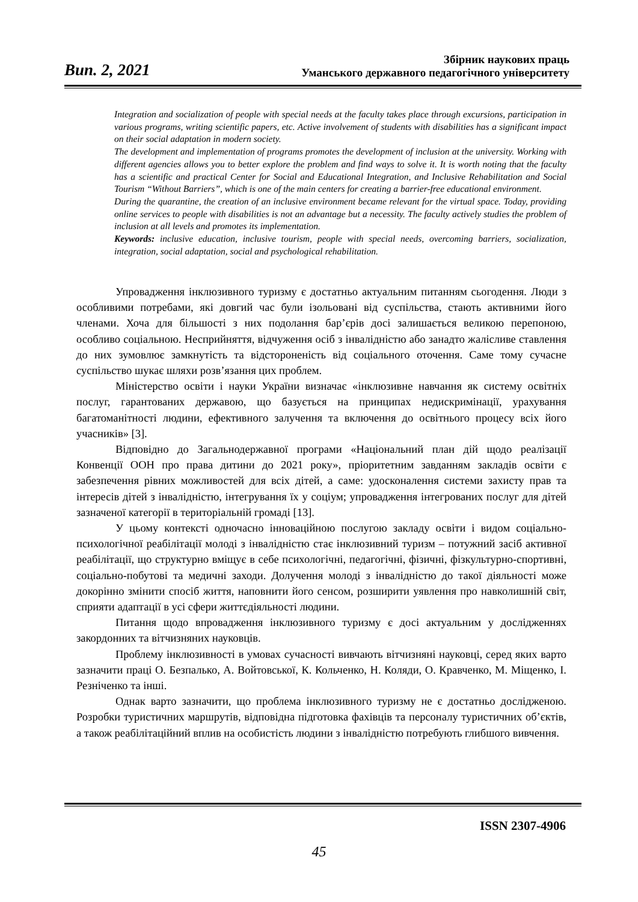Вип. 2, 2021
Збірник наукових праць
Уманського державного педагогічного університету
Integration and socialization of people with special needs at the faculty takes place through excursions, participation in various programs, writing scientific papers, etc. Active involvement of students with disabilities has a significant impact on their social adaptation in modern society.
The development and implementation of programs promotes the development of inclusion at the university. Working with different agencies allows you to better explore the problem and find ways to solve it. It is worth noting that the faculty has a scientific and practical Center for Social and Educational Integration, and Inclusive Rehabilitation and Social Tourism “Without Barriers”, which is one of the main centers for creating a barrier-free educational environment.
During the quarantine, the creation of an inclusive environment became relevant for the virtual space. Today, providing online services to people with disabilities is not an advantage but a necessity. The faculty actively studies the problem of inclusion at all levels and promotes its implementation.
Keywords: inclusive education, inclusive tourism, people with special needs, overcoming barriers, socialization, integration, social adaptation, social and psychological rehabilitation.
Упровадження інклюзивного туризму є достатньо актуальним питанням сьогодення. Люди з особливими потребами, які довгий час були ізольовані від суспільства, стають активними його членами. Хоча для більшості з них подолання бар’єрів досі залишається великою перепоною, особливо соціальною. Несприйняття, відчуження осіб з інвалідністю або занадто жалісливе ставлення до них зумовлює замкнутість та відстороненість від соціального оточення. Саме тому сучасне суспільство шукає шляхи розв’язання цих проблем.
Міністерство освіти і науки України визначає «інклюзивне навчання як систему освітніх послуг, гарантованих державою, що базується на принципах недискримінації, урахування багатоманітності людини, ефективного залучення та включення до освітнього процесу всіх його учасників» [3].
Відповідно до Загальнодержавної програми «Національний план дій щодо реалізації Конвенції ООН про права дитини до 2021 року», пріоритетним завданням закладів освіти є забезпечення рівних можливостей для всіх дітей, а саме: удосконалення системи захисту прав та інтересів дітей з інвалідністю, інтегрування їх у соціум; упровадження інтегрованих послуг для дітей зазначеної категорії в територіальній громаді [13].
У цьому контексті одночасно інноваційною послугою закладу освіти і видом соціально-психологічної реабілітації молоді з інвалідністю стає інклюзивний туризм – потужний засіб активної реабілітації, що структурно вміщує в себе психологічні, педагогічні, фізичні, фізкультурно-спортивні, соціально-побутові та медичні заходи. Долучення молоді з інвалідністю до такої діяльності може докорінно змінити спосіб життя, наповнити його сенсом, розширити уявлення про навколишній світ, сприяти адаптації в усі сфери життєдіяльності людини.
Питання щодо впровадження інклюзивного туризму є досі актуальним у дослідженнях закордонних та вітчизняних науковців.
Проблему інклюзивності в умовах сучасності вивчають вітчизняні науковці, серед яких варто зазначити праці О. Безпалько, А. Войтовської, К. Кольченко, Н. Коляди, О. Кравченко, М. Міщенко, І. Резніченко та інші.
Однак варто зазначити, що проблема інклюзивного туризму не є достатньо дослідженою. Розробки туристичних маршрутів, відповідна підготовка фахівців та персоналу туристичних об’єктів, а також реабілітаційний вплив на особистість людини з інвалідністю потребують глибшого вивчення.
ISSN 2307-4906
45